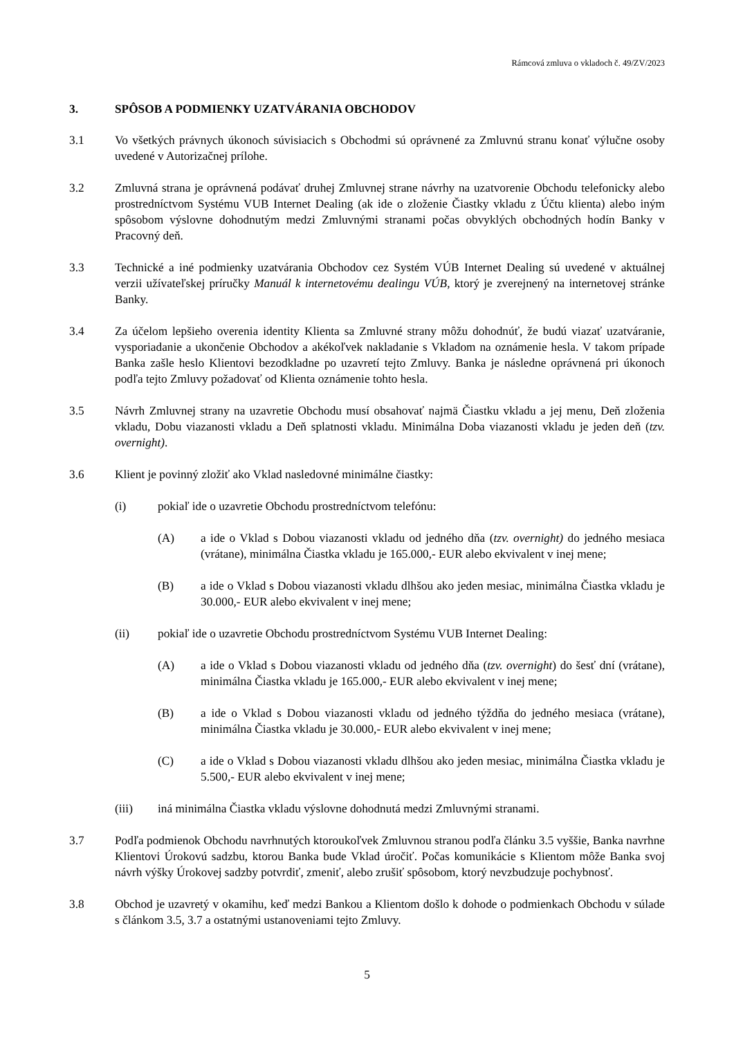Rámcová zmluva o vkladoch č. 49/ZV/2023
3. SPÔSOB A PODMIENKY UZATVÁRANIA OBCHODOV
3.1 Vo všetkých právnych úkonoch súvisiacich s Obchodmi sú oprávnené za Zmluvnú stranu konať výlučne osoby uvedené v Autorizačnej prílohe.
3.2 Zmluvná strana je oprávnená podávať druhej Zmluvnej strane návrhy na uzatvorenie Obchodu telefonicky alebo prostredníctvom Systému VUB Internet Dealing (ak ide o zloženie Čiastky vkladu z Účtu klienta) alebo iným spôsobom výslovne dohodnutým medzi Zmluvnými stranami počas obvyklých obchodných hodín Banky v Pracovný deň.
3.3 Technické a iné podmienky uzatvárania Obchodov cez Systém VÚB Internet Dealing sú uvedené v aktuálnej verzii užívateľskej príručky Manuál k internetovému dealingu VÚB, ktorý je zverejnený na internetovej stránke Banky.
3.4 Za účelom lepšieho overenia identity Klienta sa Zmluvné strany môžu dohodnúť, že budú viazať uzatváranie, vysporiadanie a ukončenie Obchodov a akékoľvek nakladanie s Vkladom na oznámenie hesla. V takom prípade Banka zašle heslo Klientovi bezodkladne po uzavretí tejto Zmluvy. Banka je následne oprávnená pri úkonoch podľa tejto Zmluvy požadovať od Klienta oznámenie tohto hesla.
3.5 Návrh Zmluvnej strany na uzavretie Obchodu musí obsahovať najmä Čiastku vkladu a jej menu, Deň zloženia vkladu, Dobu viazanosti vkladu a Deň splatnosti vkladu. Minimálna Doba viazanosti vkladu je jeden deň (tzv. overnight).
3.6 Klient je povinný zložiť ako Vklad nasledovné minimálne čiastky:
(i) pokiaľ ide o uzavretie Obchodu prostredníctvom telefónu:
(A) a ide o Vklad s Dobou viazanosti vkladu od jedného dňa (tzv. overnight) do jedného mesiaca (vrátane), minimálna Čiastka vkladu je 165.000,- EUR alebo ekvivalent v inej mene;
(B) a ide o Vklad s Dobou viazanosti vkladu dlhšou ako jeden mesiac, minimálna Čiastka vkladu je 30.000,- EUR alebo ekvivalent v inej mene;
(ii) pokiaľ ide o uzavretie Obchodu prostredníctvom Systému VUB Internet Dealing:
(A) a ide o Vklad s Dobou viazanosti vkladu od jedného dňa (tzv. overnight) do šesť dní (vrátane), minimálna Čiastka vkladu je 165.000,- EUR alebo ekvivalent v inej mene;
(B) a ide o Vklad s Dobou viazanosti vkladu od jedného týždňa do jedného mesiaca (vrátane), minimálna Čiastka vkladu je 30.000,- EUR alebo ekvivalent v inej mene;
(C) a ide o Vklad s Dobou viazanosti vkladu dlhšou ako jeden mesiac, minimálna Čiastka vkladu je 5.500,- EUR alebo ekvivalent v inej mene;
(iii) iná minimálna Čiastka vkladu výslovne dohodnutá medzi Zmluvnými stranami.
3.7 Podľa podmienok Obchodu navrhnutých ktoroukoľvek Zmluvnou stranou podľa článku 3.5 vyššie, Banka navrhne Klientovi Úrokovú sadzbu, ktorou Banka bude Vklad úročiť. Počas komunikácie s Klientom môže Banka svoj návrh výšky Úrokovej sadzby potvrdiť, zmeniť, alebo zrušiť spôsobom, ktorý nevzbudzuje pochybnosť.
3.8 Obchod je uzavretý v okamihu, keď medzi Bankou a Klientom došlo k dohode o podmienkach Obchodu v súlade s článkom 3.5, 3.7 a ostatnými ustanoveniami tejto Zmluvy.
5